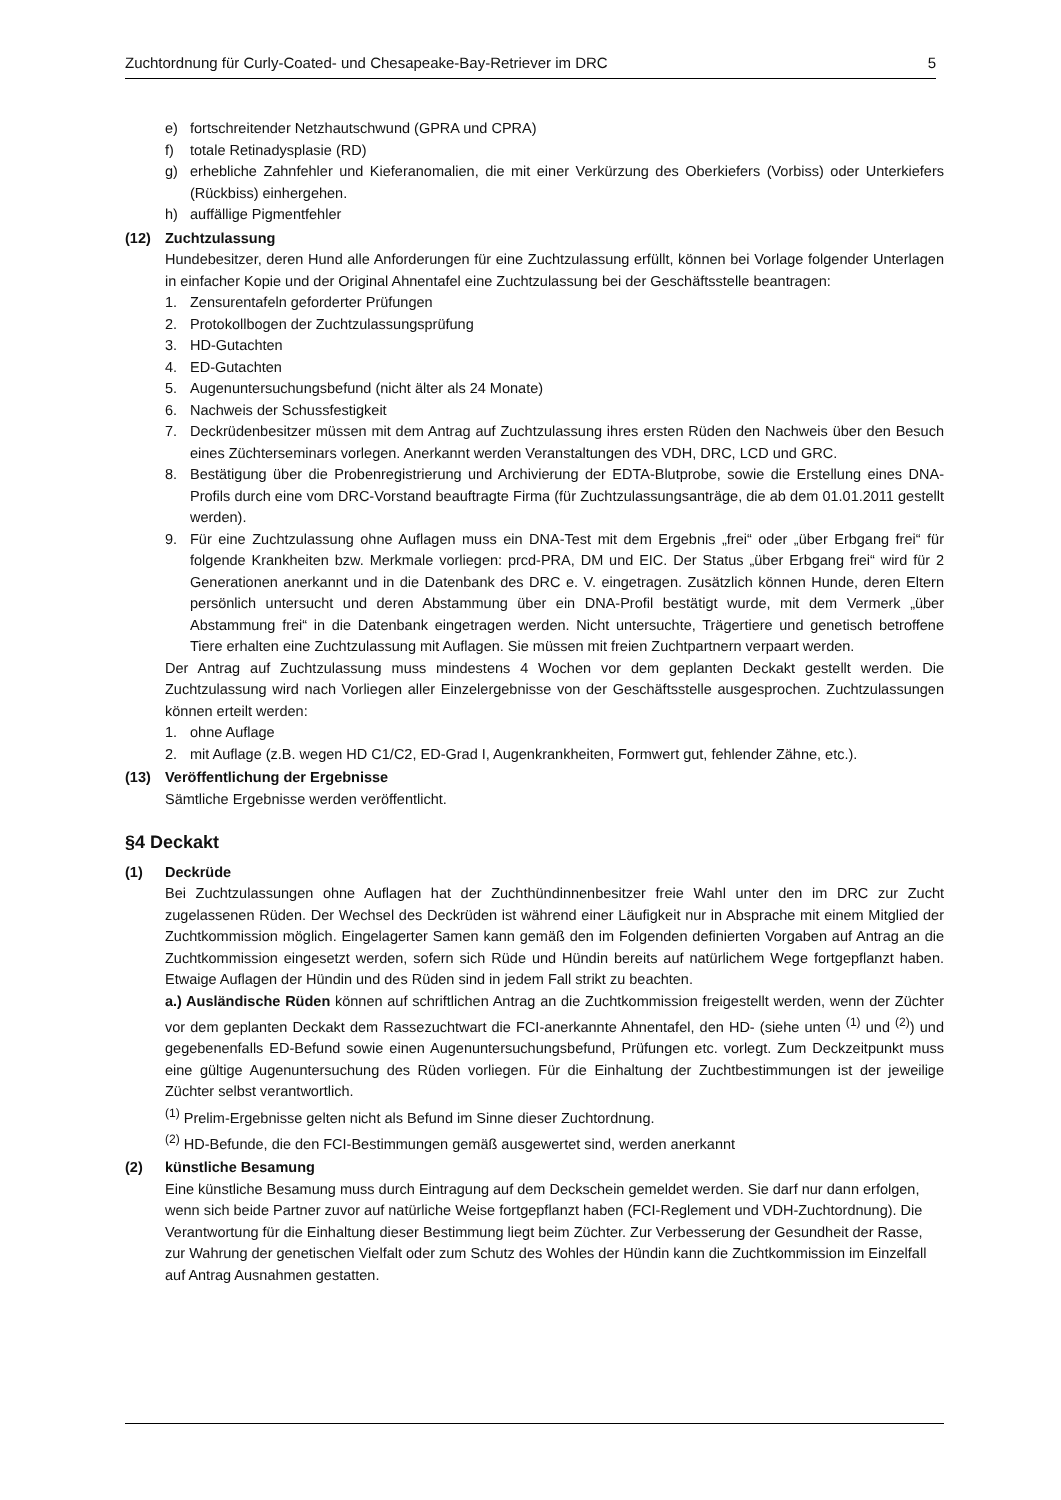Zuchtordnung für Curly-Coated- und Chesapeake-Bay-Retriever im DRC 5
e) fortschreitender Netzhautschwund (GPRA und CPRA)
f) totale Retinadysplasie (RD)
g) erhebliche Zahnfehler und Kieferanomalien, die mit einer Verkürzung des Oberkiefers (Vorbiss) oder Unterkiefers (Rückbiss) einhergehen.
h) auffällige Pigmentfehler
(12) Zuchtzulassung
Hundebesitzer, deren Hund alle Anforderungen für eine Zuchtzulassung erfüllt, können bei Vorlage folgender Unterlagen in einfacher Kopie und der Original Ahnentafel eine Zuchtzulassung bei der Geschäftsstelle beantragen:
1. Zensurentafeln geforderter Prüfungen
2. Protokollbogen der Zuchtzulassungsprüfung
3. HD-Gutachten
4. ED-Gutachten
5. Augenuntersuchungsbefund (nicht älter als 24 Monate)
6. Nachweis der Schussfestigkeit
7. Deckrüdenbesitzer müssen mit dem Antrag auf Zuchtzulassung ihres ersten Rüden den Nachweis über den Besuch eines Züchterseminars vorlegen. Anerkannt werden Veranstaltungen des VDH, DRC, LCD und GRC.
8. Bestätigung über die Probenregistrierung und Archivierung der EDTA-Blutprobe, sowie die Erstellung eines DNA-Profils durch eine vom DRC-Vorstand beauftragte Firma (für Zuchtzulassungsanträge, die ab dem 01.01.2011 gestellt werden).
9. Für eine Zuchtzulassung ohne Auflagen muss ein DNA-Test mit dem Ergebnis „frei“ oder „über Erbgang frei“ für folgende Krankheiten bzw. Merkmale vorliegen: prcd-PRA, DM und EIC. Der Status „über Erbgang frei“ wird für 2 Generationen anerkannt und in die Datenbank des DRC e. V. eingetragen. Zusätzlich können Hunde, deren Eltern persönlich untersucht und deren Abstammung über ein DNA-Profil bestätigt wurde, mit dem Vermerk „über Abstammung frei“ in die Datenbank eingetragen werden. Nicht untersuchte, Trägertiere und genetisch betroffene Tiere erhalten eine Zuchtzulassung mit Auflagen. Sie müssen mit freien Zuchtpartnern verpaart werden.
Der Antrag auf Zuchtzulassung muss mindestens 4 Wochen vor dem geplanten Deckakt gestellt werden. Die Zuchtzulassung wird nach Vorliegen aller Einzelergebnisse von der Geschäftsstelle ausgesprochen. Zuchtzulassungen können erteilt werden:
1. ohne Auflage
2. mit Auflage (z.B. wegen HD C1/C2, ED-Grad I, Augenkrankheiten, Formwert gut, fehlender Zähne, etc.).
(13) Veröffentlichung der Ergebnisse
Sämtliche Ergebnisse werden veröffentlicht.
§4 Deckakt
(1) Deckrüde
Bei Zuchtzulassungen ohne Auflagen hat der Zuchthündinnenbesitzer freie Wahl unter den im DRC zur Zucht zugelassenen Rüden. Der Wechsel des Deckrüden ist während einer Läufigkeit nur in Absprache mit einem Mitglied der Zuchtkommission möglich. Eingelagerter Samen kann gemäß den im Folgenden definierten Vorgaben auf Antrag an die Zuchtkommission eingesetzt werden, sofern sich Rüde und Hündin bereits auf natürlichem Wege fortgepflanzt haben. Etwaige Auflagen der Hündin und des Rüden sind in jedem Fall strikt zu beachten.
a.) Ausländische Rüden können auf schriftlichen Antrag an die Zuchtkommission freigestellt werden, wenn der Züchter vor dem geplanten Deckakt dem Rassezuchtwart die FCI-anerkannte Ahnentafel, den HD- (siehe unten <sup>(1)</sup> und <sup>(2)</sup>) und gegebenenfalls ED-Befund sowie einen Augenuntersuchungsbefund, Prüfungen etc. vorlegt. Zum Deckzeitpunkt muss eine gültige Augenuntersuchung des Rüden vorliegen. Für die Einhaltung der Zuchtbestimmungen ist der jeweilige Züchter selbst verantwortlich.
<sup>(1)</sup> Prelim-Ergebnisse gelten nicht als Befund im Sinne dieser Zuchtordnung.
<sup>(2)</sup> HD-Befunde, die den FCI-Bestimmungen gemäß ausgewertet sind, werden anerkannt
(2) künstliche Besamung
Eine künstliche Besamung muss durch Eintragung auf dem Deckschein gemeldet werden. Sie darf nur dann erfolgen, wenn sich beide Partner zuvor auf natürliche Weise fortgepflanzt haben (FCI-Reglement und VDH-Zuchtordnung). Die Verantwortung für die Einhaltung dieser Bestimmung liegt beim Züchter. Zur Verbesserung der Gesundheit der Rasse, zur Wahrung der genetischen Vielfalt oder zum Schutz des Wohles der Hündin kann die Zuchtkommission im Einzelfall auf Antrag Ausnahmen gestatten.